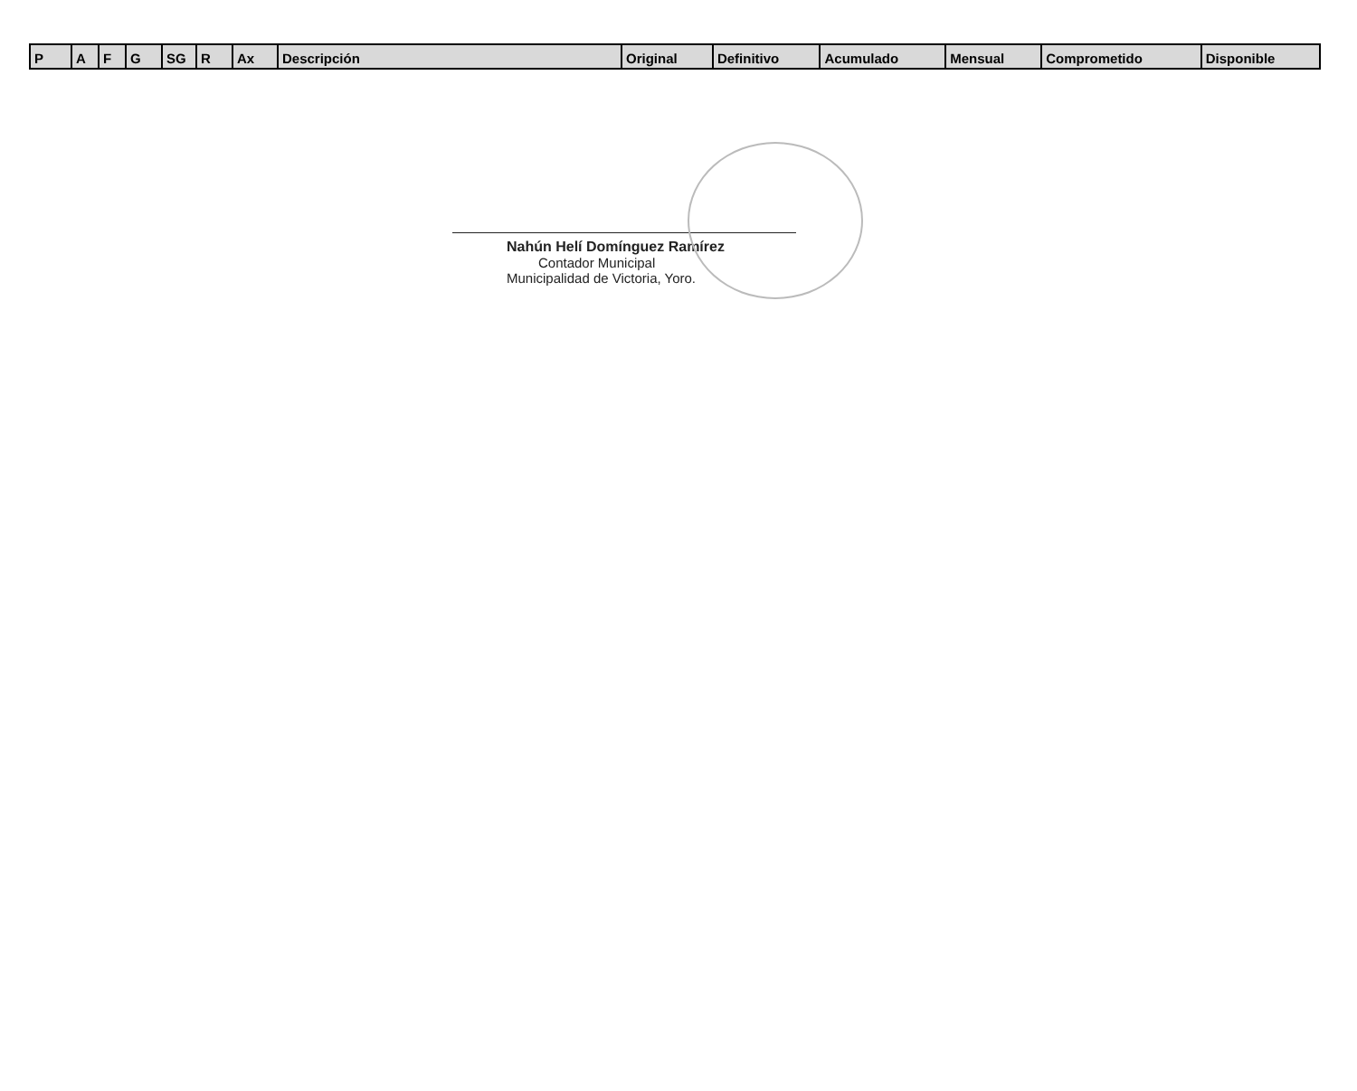| P | A | F | G | SG | R | Ax | Descripción | Original | Definitivo | Acumulado | Mensual | Comprometido | Disponible |
| --- | --- | --- | --- | --- | --- | --- | --- | --- | --- | --- | --- | --- | --- |
Nahún Helí Domínguez Ramírez
Contador Municipal
Municipalidad de Victoria, Yoro.